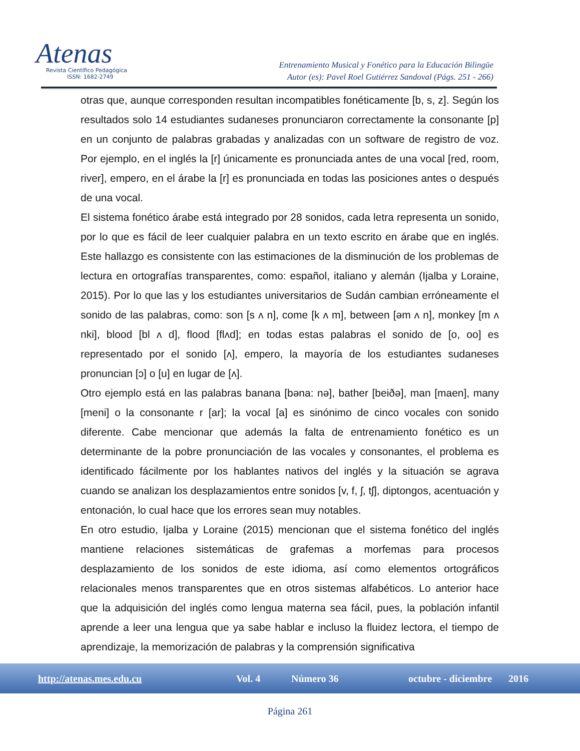Atenas
Revista Científico Pedagógica
ISSN: 1682-2749
Entrenamiento Musical y Fonético para la Educación Bilingüe
Autor (es): Pavel Roel Gutiérrez Sandoval (Págs. 251 - 266)
otras que, aunque corresponden resultan incompatibles fonéticamente [b, s, z]. Según los resultados solo 14 estudiantes sudaneses pronunciaron correctamente la consonante [p] en un conjunto de palabras grabadas y analizadas con un software de registro de voz. Por ejemplo, en el inglés la [r] únicamente es pronunciada antes de una vocal [red, room, river], empero, en el árabe la [r] es pronunciada en todas las posiciones antes o después de una vocal.
El sistema fonético árabe está integrado por 28 sonidos, cada letra representa un sonido, por lo que es fácil de leer cualquier palabra en un texto escrito en árabe que en inglés. Este hallazgo es consistente con las estimaciones de la disminución de los problemas de lectura en ortografías transparentes, como: español, italiano y alemán (Ijalba y Loraine, 2015). Por lo que las y los estudiantes universitarios de Sudán cambian erróneamente el sonido de las palabras, como: son [s ʌ n], come [k ʌ m], between [əm ʌ n], monkey [m ʌ nki], blood [bl ʌ d], flood [flʌd]; en todas estas palabras el sonido de [o, oo] es representado por el sonido [ʌ], empero, la mayoría de los estudiantes sudaneses pronuncian [ɔ] o [u] en lugar de [ʌ].
Otro ejemplo está en las palabras banana [bəna: nə], bather [beiðə], man [maen], many [meni] o la consonante r [ar]; la vocal [a] es sinónimo de cinco vocales con sonido diferente. Cabe mencionar que además la falta de entrenamiento fonético es un determinante de la pobre pronunciación de las vocales y consonantes, el problema es identificado fácilmente por los hablantes nativos del inglés y la situación se agrava cuando se analizan los desplazamientos entre sonidos [v, f, ʃ, tʃ], diptongos, acentuación y entonación, lo cual hace que los errores sean muy notables.
En otro estudio, Ijalba y Loraine (2015) mencionan que el sistema fonético del inglés mantiene relaciones sistemáticas de grafemas a morfemas para procesos desplazamiento de los sonidos de este idioma, así como elementos ortográficos relacionales menos transparentes que en otros sistemas alfabéticos. Lo anterior hace que la adquisición del inglés como lengua materna sea fácil, pues, la población infantil aprende a leer una lengua que ya sabe hablar e incluso la fluidez lectora, el tiempo de aprendizaje, la memorización de palabras y la comprensión significativa
http://atenas.mes.edu.cu Vol. 4 Número 36 octubre - diciembre 2016
Página 261